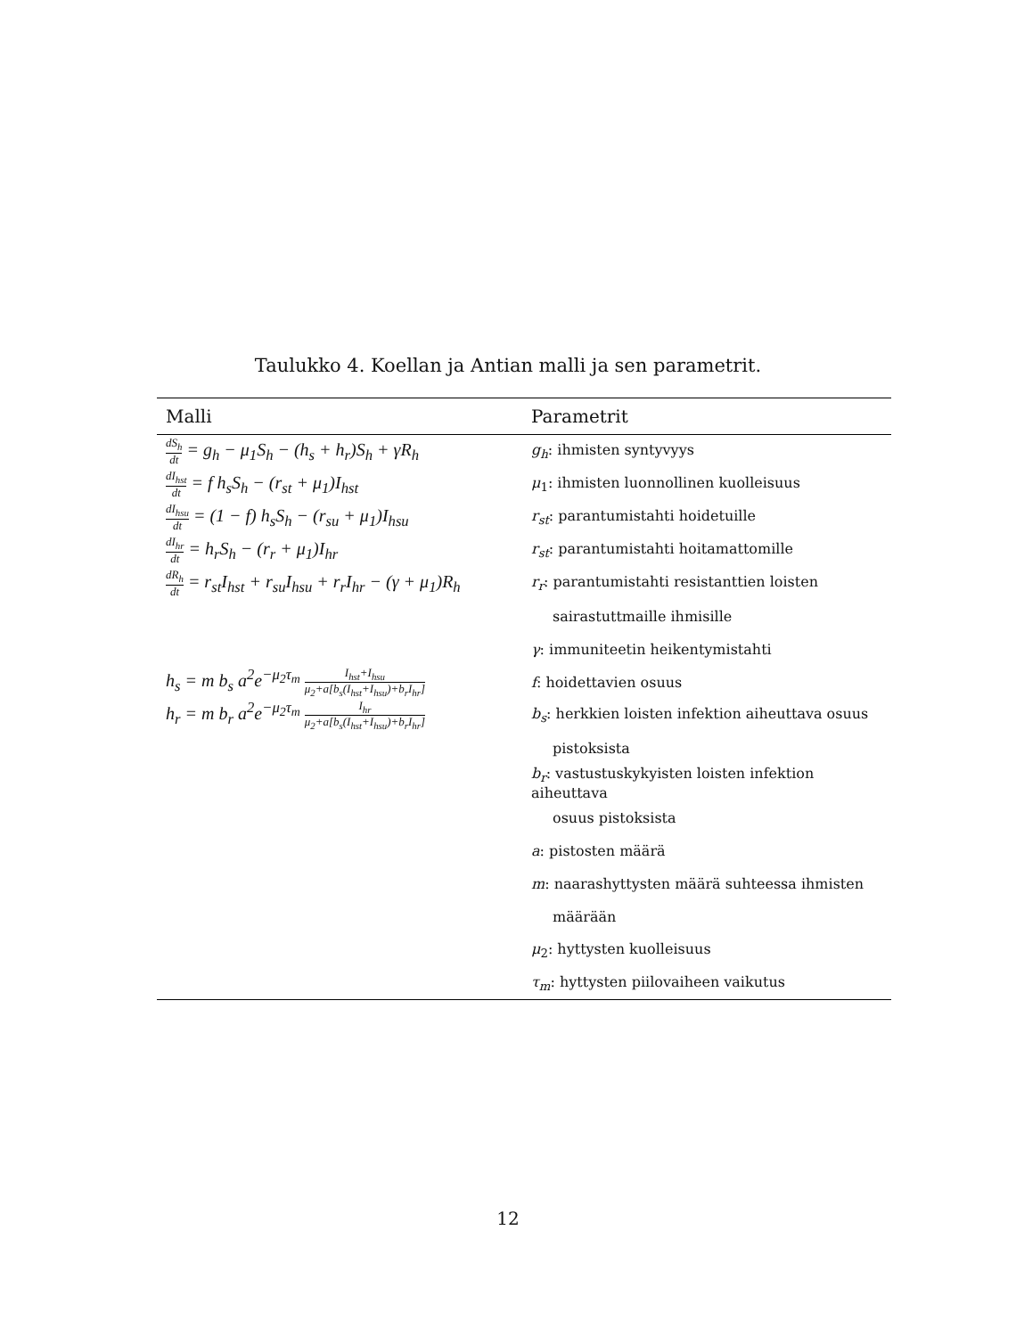Taulukko 4. Koellan ja Antian malli ja sen parametrit.
| Malli | Parametrit |
| --- | --- |
| dS<sub>h</sub> dt = g<sub>h</sub> − μ<sub>1</sub>S<sub>h</sub> − (h<sub>s</sub> + h<sub>r</sub>)S<sub>h</sub> + γR<sub>h</sub> | g<sub>h</sub> : ihmisten syntyvyys |
| dI<sub>hst</sub> dt = f h<sub>s</sub>S<sub>h</sub> − (r<sub>st</sub> + μ<sub>1</sub>)I<sub>hst</sub> | μ<sub>1</sub>: ihmisten luonnollinen kuolleisuus |
| dI<sub>hsu</sub> dt = (1 − f) h<sub>s</sub>S<sub>h</sub> − (r<sub>su</sub> + μ<sub>1</sub>)I<sub>hsu</sub> | r<sub>st</sub> : parantumistahti hoidetuille |
| dI<sub>hr</sub> dt = h<sub>r</sub>S<sub>h</sub> − (r<sub>r</sub> + μ<sub>1</sub>)I<sub>hr</sub> | r<sub>st</sub> : parantumistahti hoitamattomille |
| dR<sub>h</sub> dt = r<sub>st</sub>I<sub>hst</sub> + r<sub>su</sub>I<sub>hsu</sub> + r<sub>r</sub>I<sub>hr</sub> − (γ + μ<sub>1</sub>)R<sub>h</sub> | r<sub>r</sub> : parantumistahti resistanttien loisten |
| | sairastuttmaille ihmisille |
| | γ : immuniteetin heikentymistahti |
| h<sub>s</sub> = m b<sub>s</sub> a<sup>2</sup>e<sup>−μ<sub>2</sub>τ<sub>m</sub></sup> I<sub>hst</sub>+I<sub>hsu</sub> μ<sub>2</sub>+a[b<sub>s</sub>(I<sub>hst</sub>+I<sub>hsu</sub>)+b<sub>r</sub>I<sub>hr</sub>] | f : hoidettavien osuus |
| h<sub>r</sub> = m b<sub>r</sub> a<sup>2</sup>e<sup>−μ<sub>2</sub>τ<sub>m</sub></sup> I<sub>hr</sub> μ<sub>2</sub>+a[b<sub>s</sub>(I<sub>hst</sub>+I<sub>hsu</sub>)+b<sub>r</sub>I<sub>hr</sub>] | b<sub>s</sub> : herkkien loisten infektion aiheuttava osuus |
| | pistoksista |
| | b<sub>r</sub> : vastustuskykyisten loisten infektion aiheuttava |
| | osuus pistoksista |
| | a : pistosten määrä |
| | m : naarashyttysten määrä suhteessa ihmisten |
| | määrään |
| | μ<sub>2</sub>: hyttysten kuolleisuus |
| | τ<sub>m</sub> : hyttysten piilovaiheen vaikutus |
12